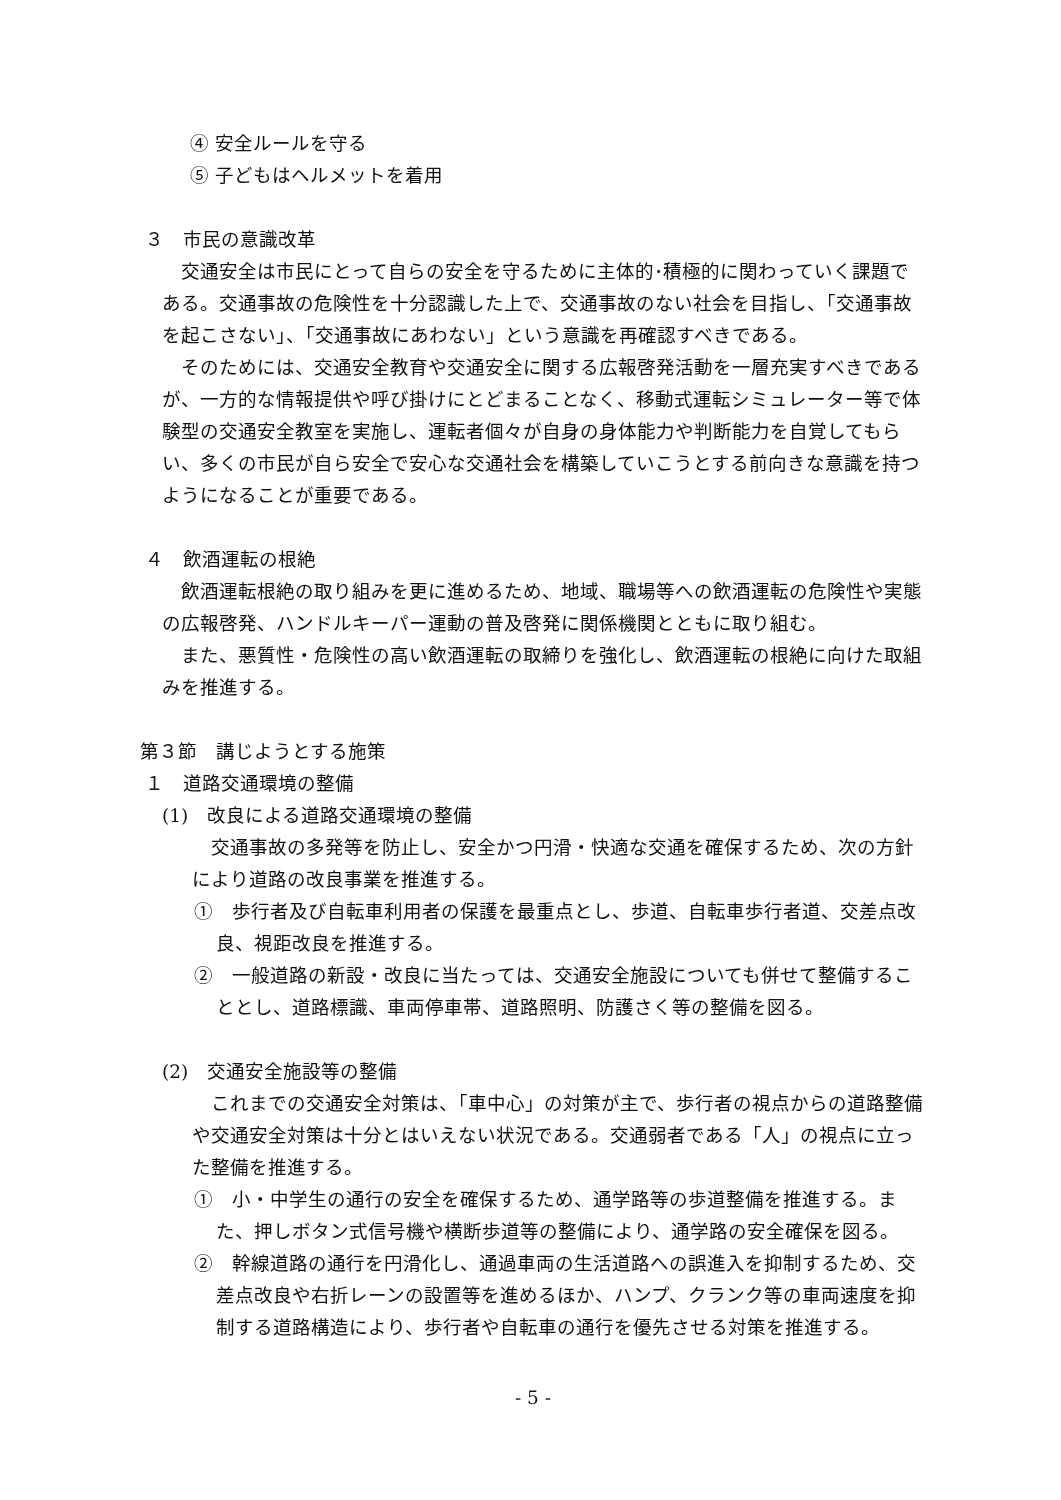④ 安全ルールを守る
⑤ 子どもはヘルメットを着用
３　市民の意識改革
交通安全は市民にとって自らの安全を守るために主体的･積極的に関わっていく課題である。交通事故の危険性を十分認識した上で、交通事故のない社会を目指し、「交通事故を起こさない」、「交通事故にあわない」という意識を再確認すべきである。
そのためには、交通安全教育や交通安全に関する広報啓発活動を一層充実すべきであるが、一方的な情報提供や呼び掛けにとどまることなく、移動式運転シミュレーター等で体験型の交通安全教室を実施し、運転者個々が自身の身体能力や判断能力を自覚してもらい、多くの市民が自ら安全で安心な交通社会を構築していこうとする前向きな意識を持つようになることが重要である。
４　飲酒運転の根絶
飲酒運転根絶の取り組みを更に進めるため、地域、職場等への飲酒運転の危険性や実態の広報啓発、ハンドルキーパー運動の普及啓発に関係機関とともに取り組む。
また、悪質性・危険性の高い飲酒運転の取締りを強化し、飲酒運転の根絶に向けた取組みを推進する。
第３節　講じようとする施策
１　道路交通環境の整備
(1)　改良による道路交通環境の整備
交通事故の多発等を防止し、安全かつ円滑・快適な交通を確保するため、次の方針により道路の改良事業を推進する。
①　歩行者及び自転車利用者の保護を最重点とし、歩道、自転車歩行者道、交差点改良、視距改良を推進する。
②　一般道路の新設・改良に当たっては、交通安全施設についても併せて整備することとし、道路標識、車両停車帯、道路照明、防護さく等の整備を図る。
(2)　交通安全施設等の整備
これまでの交通安全対策は、「車中心」の対策が主で、歩行者の視点からの道路整備や交通安全対策は十分とはいえない状況である。交通弱者である「人」の視点に立った整備を推進する。
①　小・中学生の通行の安全を確保するため、通学路等の歩道整備を推進する。また、押しボタン式信号機や横断歩道等の整備により、通学路の安全確保を図る。
②　幹線道路の通行を円滑化し、通過車両の生活道路への誤進入を抑制するため、交差点改良や右折レーンの設置等を進めるほか、ハンプ、クランク等の車両速度を抑制する道路構造により、歩行者や自転車の通行を優先させる対策を推進する。
- 5 -